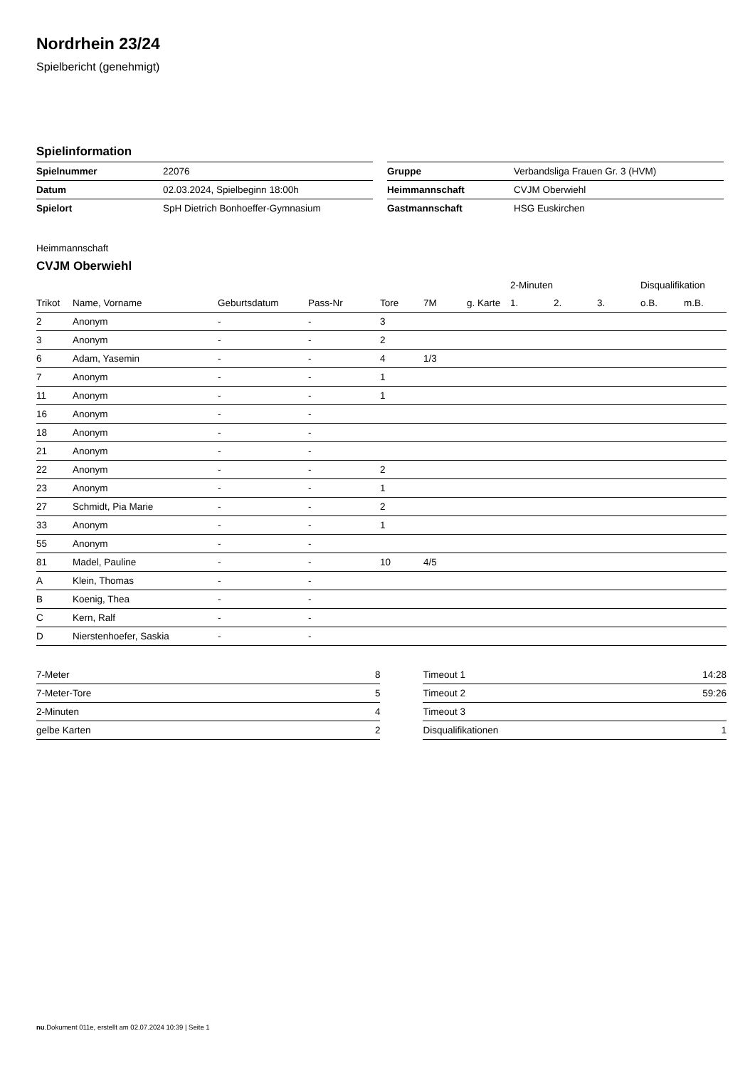Nordrhein 23/24
Spielbericht (genehmigt)
Spielinformation
| Spielnummer | 22076 |
| Datum | 02.03.2024, Spielbeginn 18:00h |
| Spielort | SpH Dietrich Bonhoeffer-Gymnasium |
| Gruppe | Verbandsliga Frauen Gr. 3 (HVM) |
| Heimmannschaft | CVJM Oberwiehl |
| Gastmannschaft | HSG Euskirchen |
Heimmannschaft
CVJM Oberwiehl
| | | | | | | | 2-Minuten | | | Disqualifikation | |
| --- | --- | --- | --- | --- | --- | --- | --- | --- | --- | --- | --- |
| Trikot | Name, Vorname | Geburtsdatum | Pass-Nr | Tore | 7M | g. Karte | 1. | 2. | 3. | o.B. | m.B. |
| 2 | Anonym | - | - | 3 | | | | | | | |
| 3 | Anonym | - | - | 2 | | | | | | | |
| 6 | Adam, Yasemin | - | - | 4 | 1/3 | | | | | | |
| 7 | Anonym | - | - | 1 | | | | | | | |
| 11 | Anonym | - | - | 1 | | | | | | | |
| 16 | Anonym | - | - | | | | | | | | |
| 18 | Anonym | - | - | | | | | | | | |
| 21 | Anonym | - | - | | | | | | | | |
| 22 | Anonym | - | - | 2 | | | | | | | |
| 23 | Anonym | - | - | 1 | | | | | | | |
| 27 | Schmidt, Pia Marie | - | - | 2 | | | | | | | |
| 33 | Anonym | - | - | 1 | | | | | | | |
| 55 | Anonym | - | - | | | | | | | | |
| 81 | Madel, Pauline | - | - | 10 | 4/5 | | | | | | |
| A | Klein, Thomas | - | - | | | | | | | | |
| B | Koenig, Thea | - | - | | | | | | | | |
| C | Kern, Ralf | - | - | | | | | | | | |
| D | Nierstenhoefer, Saskia | - | - | | | | | | | | |
| 7-Meter | 8 |
| 7-Meter-Tore | 5 |
| 2-Minuten | 4 |
| gelbe Karten | 2 |
| Timeout 1 | 14:28 |
| Timeout 2 | 59:26 |
| Timeout 3 | |
| Disqualifikationen | 1 |
nu.Dokument 011e, erstellt am 02.07.2024 10:39 | Seite 1